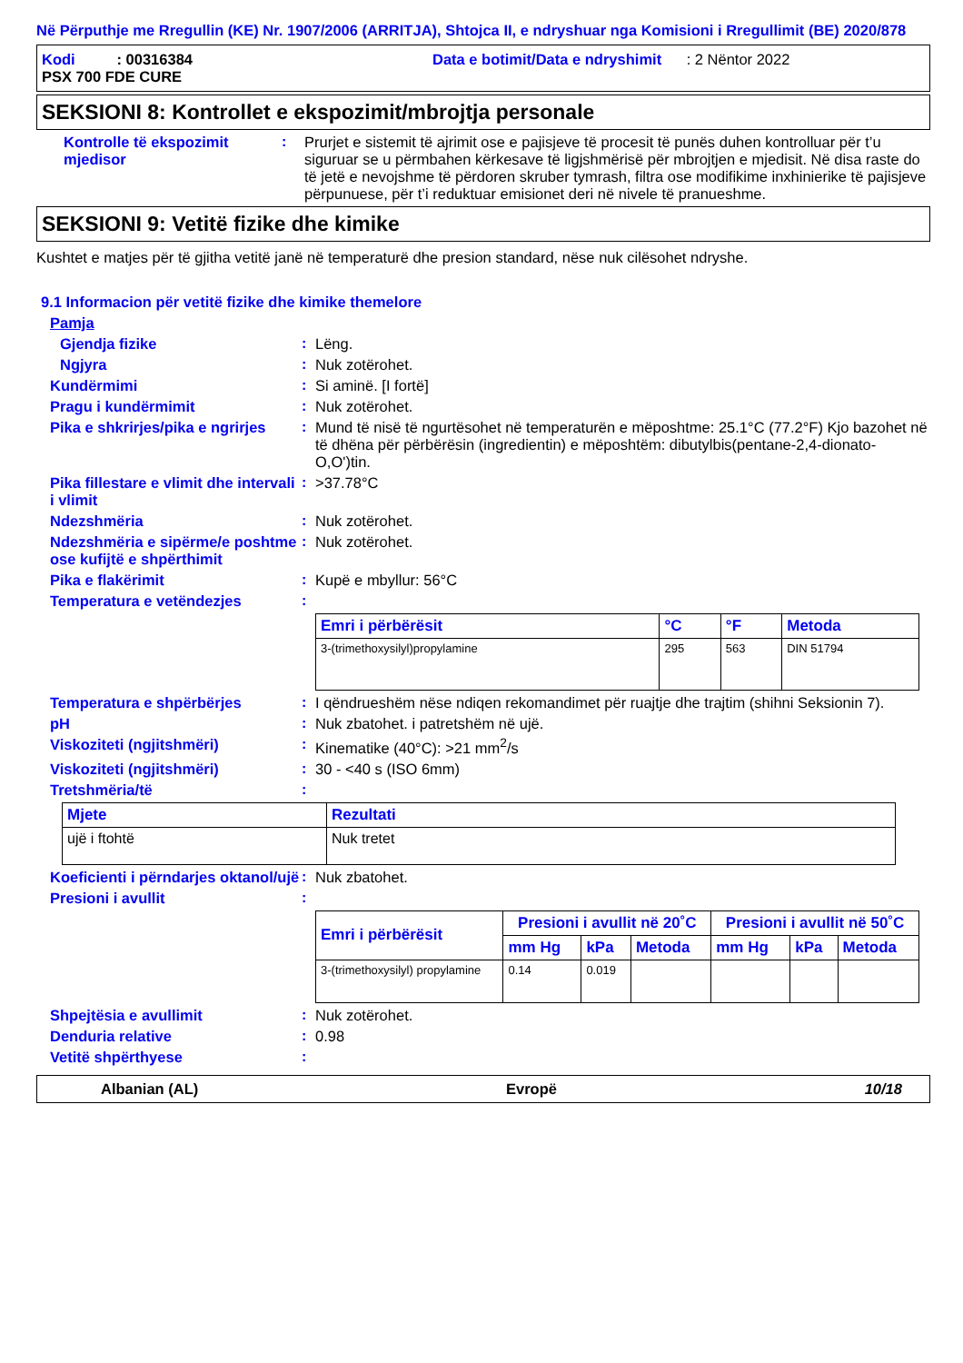Në Përputhje me Rregullin (KE) Nr. 1907/2006 (ARRITJA), Shtojca II, e ndryshuar nga Komisioni i Rregullimit (BE) 2020/878
Kodi : 00316384 Data e botimit/Data e ndryshimit : 2 Nëntor 2022
PSX 700 FDE CURE
SEKSIONI 8: Kontrollet e ekspozimit/mbrojtja personale
Kontrolle të ekspozimit mjedisor
: Prurjet e sistemit të ajrimit ose e pajisjeve të procesit të punës duhen kontrolluar për t’u siguruar se u përmbahen kërkesave të ligjshmërisë për mbrojtjen e mjedisit. Në disa raste do të jetë e nevojshme të përdoren skruber tymrash, filtra ose modifikime inxhinierike të pajisjeve përpunuese, për t’i reduktuar emisionet deri në nivele të pranueshme.
SEKSIONI 9: Vetitë fizike dhe kimike
Kushtet e matjes për të gjitha vetitë janë në temperaturë dhe presion standard, nëse nuk cilësohet ndryshe.
9.1 Informacion për vetitë fizike dhe kimike themelore
Pamja
Gjendja fizike : Lëng.
Ngjyra : Nuk zotërohet.
Kundërmimi : Si aminë. [I fortë]
Pragu i kundërmimit : Nuk zotërohet.
Pika e shkrirjes/pika e ngrirjes
: Mund të nisë të ngurtësohet në temperaturën e mëposhtme: 25.1°C (77.2°F) Kjo bazohet në të dhëna për përbërësin (ingredientin) e mëposhtëm: dibutylbis(pentane-2,4-dionato-O,O')tin.
Pika fillestare e vlimit dhe intervali i vlimit
: >37.78°C
Ndezshmëria : Nuk zotërohet.
Ndezshmëria e sipërme/e poshtme ose kufijtë e shpërthimit
: Nuk zotërohet.
Pika e flakërimit : Kupë e mbyllur: 56°C
Temperatura e vetëndezjes :
| Emri i përbërësit | °C | °F | Metoda |
| --- | --- | --- | --- |
| 3-(trimethoxysilyl)propylamine | 295 | 563 | DIN 51794 |
Temperatura e shpërbërjes : I qëndrueshëm nëse ndiqen rekomandimet për ruajtje dhe trajtim (shihni Seksionin 7).
pH : Nuk zbatohet. i patretshëm në ujë.
Viskoziteti (ngjitshmëri) : Kinematike (40°C): >21 mm<sup>2</sup>/s
Viskoziteti (ngjitshmëri) : 30 - <40 s (ISO 6mm)
Tretshmëria/të :
| Mjete | Rezultati |
| --- | --- |
| ujë i ftohtë | Nuk tretet |
Koeficienti i përndarjes oktanol/ujë
: Nuk zbatohet.
Presioni i avullit :
| Emri i përbërësit | Presioni i avullit në 20˚C | | | Presioni i avullit në 50˚C | | |
| --- | --- | --- | --- | --- | --- | --- |
| | mm Hg | kPa | Metoda | mm Hg | kPa | Metoda |
| 3-(trimethoxysilyl) propylamine | 0.14 | 0.019 | | | | |
Shpejtësia e avullimit : Nuk zotërohet.
Denduria relative : 0.98
Vetitë shpërthyese :
Albanian (AL) Evropë 10/18